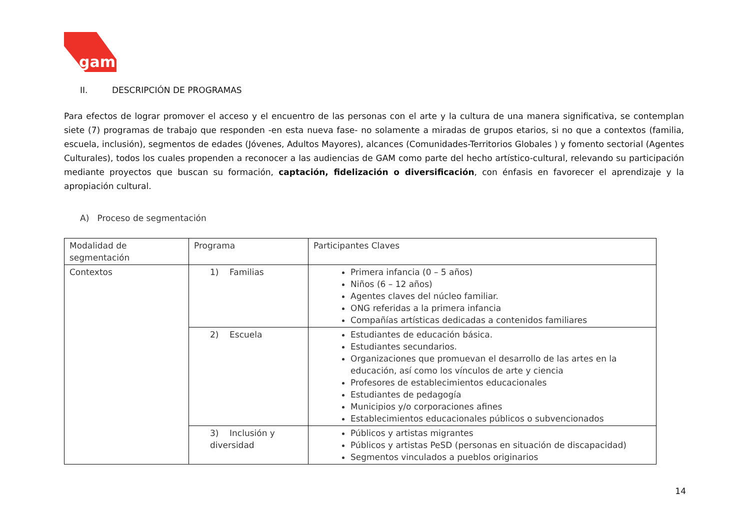gam
II. DESCRIPCIÓN DE PROGRAMAS
Para efectos de lograr promover el acceso y el encuentro de las personas con el arte y la cultura de una manera significativa, se contemplan siete (7) programas de trabajo que responden -en esta nueva fase- no solamente a miradas de grupos etarios, si no que a contextos (familia, escuela, inclusión), segmentos de edades (Jóvenes, Adultos Mayores), alcances (Comunidades-Territorios Globales ) y fomento sectorial (Agentes Culturales), todos los cuales propenden a reconocer a las audiencias de GAM como parte del hecho artístico-cultural, relevando su participación mediante proyectos que buscan su formación, captación, fidelización o diversificación, con énfasis en favorecer el aprendizaje y la apropiación cultural.
A) Proceso de segmentación
| Modalidad de segmentación | Programa | Participantes Claves |
| Contextos | 1) Familias | Primera infancia (0 – 5 años) Niños (6 – 12 años) Agentes claves del núcleo familiar. ONG referidas a la primera infancia Compañías artísticas dedicadas a contenidos familiares |
| | 2) Escuela | Estudiantes de educación básica. Estudiantes secundarios. Organizaciones que promuevan el desarrollo de las artes en la educación, así como los vínculos de arte y ciencia Profesores de establecimientos educacionales Estudiantes de pedagogía Municipios y/o corporaciones afines Establecimientos educacionales públicos o subvencionados |
| | 3) Inclusión y diversidad | Públicos y artistas migrantes Públicos y artistas PeSD (personas en situación de discapacidad) Segmentos vinculados a pueblos originarios |
14